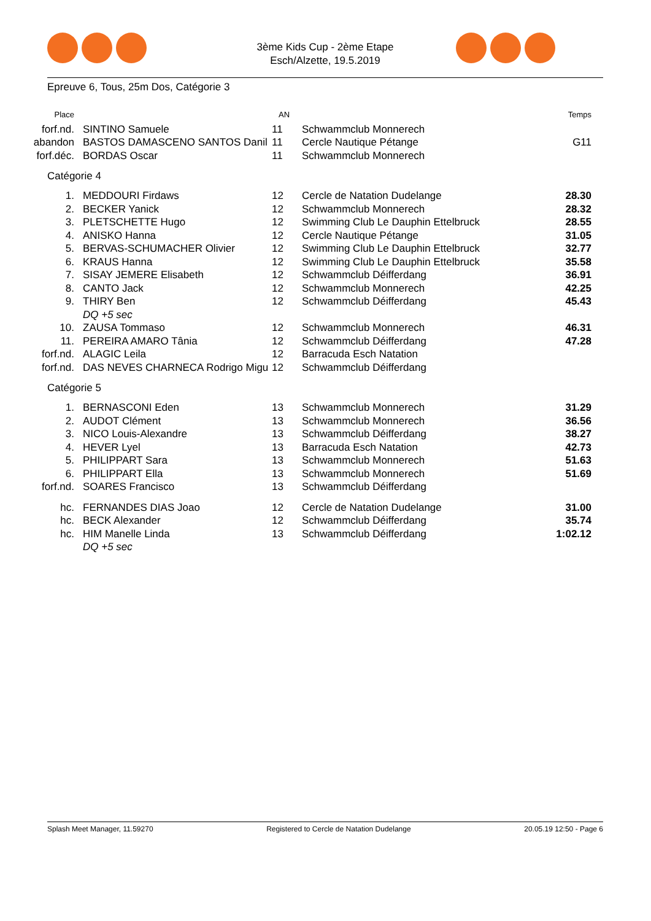3ème Kids Cup - 2ème Etape
Esch/Alzette, 19.5.2019
Epreuve 6, Tous, 25m Dos, Catégorie 3
| Place | | AN | | Temps |
| --- | --- | --- | --- | --- |
| forf.nd. | SINTINO Samuele | 11 | Schwammclub Monnerech | |
| abandon | BASTOS DAMASCENO SANTOS Danil | 11 | Cercle Nautique Pétange | G11 |
| forf.déc. | BORDAS Oscar | 11 | Schwammclub Monnerech | |
| Catégorie 4 | | | | |
| 1. | MEDDOURI Firdaws | 12 | Cercle de Natation Dudelange | 28.30 |
| 2. | BECKER Yanick | 12 | Schwammclub Monnerech | 28.32 |
| 3. | PLETSCHETTE Hugo | 12 | Swimming Club Le Dauphin Ettelbruck | 28.55 |
| 4. | ANISKO Hanna | 12 | Cercle Nautique Pétange | 31.05 |
| 5. | BERVAS-SCHUMACHER Olivier | 12 | Swimming Club Le Dauphin Ettelbruck | 32.77 |
| 6. | KRAUS Hanna | 12 | Swimming Club Le Dauphin Ettelbruck | 35.58 |
| 7. | SISAY JEMERE Elisabeth | 12 | Schwammclub Déifferdang | 36.91 |
| 8. | CANTO Jack | 12 | Schwammclub Monnerech | 42.25 |
| 9. | THIRY Ben | 12 | Schwammclub Déifferdang | 45.43 |
| | DQ +5 sec | | | |
| 10. | ZAUSA Tommaso | 12 | Schwammclub Monnerech | 46.31 |
| 11. | PEREIRA AMARO Tânia | 12 | Schwammclub Déifferdang | 47.28 |
| forf.nd. | ALAGIC Leila | 12 | Barracuda Esch Natation | |
| forf.nd. | DAS NEVES CHARNECA Rodrigo Migu | 12 | Schwammclub Déifferdang | |
| Catégorie 5 | | | | |
| 1. | BERNASCONI Eden | 13 | Schwammclub Monnerech | 31.29 |
| 2. | AUDOT Clément | 13 | Schwammclub Monnerech | 36.56 |
| 3. | NICO Louis-Alexandre | 13 | Schwammclub Déifferdang | 38.27 |
| 4. | HEVER Lyel | 13 | Barracuda Esch Natation | 42.73 |
| 5. | PHILIPPART Sara | 13 | Schwammclub Monnerech | 51.63 |
| 6. | PHILIPPART Ella | 13 | Schwammclub Monnerech | 51.69 |
| forf.nd. | SOARES Francisco | 13 | Schwammclub Déifferdang | |
| hc. | FERNANDES DIAS Joao | 12 | Cercle de Natation Dudelange | 31.00 |
| hc. | BECK Alexander | 12 | Schwammclub Déifferdang | 35.74 |
| hc. | HIM Manelle Linda | 13 | Schwammclub Déifferdang | 1:02.12 |
| | DQ +5 sec | | | |
Splash Meet Manager, 11.59270 Registered to Cercle de Natation Dudelange 20.05.19 12:50 - Page 6